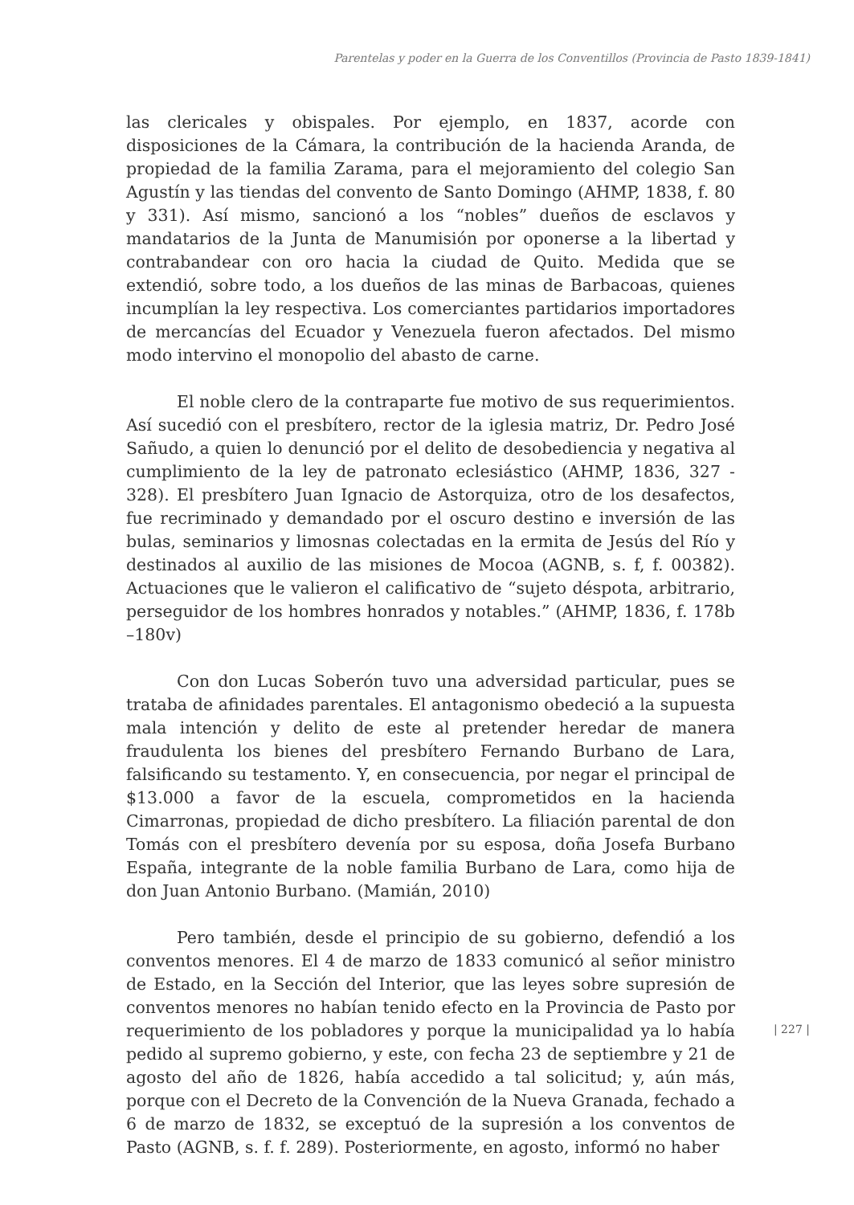Parentelas y poder en la Guerra de los Conventillos (Provincia de Pasto 1839-1841)
las clericales y obispales. Por ejemplo, en 1837, acorde con disposiciones de la Cámara, la contribución de la hacienda Aranda, de propiedad de la familia Zarama, para el mejoramiento del colegio San Agustín y las tiendas del convento de Santo Domingo (AHMP, 1838, f. 80 y 331). Así mismo, sancionó a los “nobles” dueños de esclavos y mandatarios de la Junta de Manumisión por oponerse a la libertad y contrabandear con oro hacia la ciudad de Quito. Medida que se extendió, sobre todo, a los dueños de las minas de Barbacoas, quienes incumplían la ley respectiva. Los comerciantes partidarios importadores de mercancías del Ecuador y Venezuela fueron afectados. Del mismo modo intervino el monopolio del abasto de carne.
El noble clero de la contraparte fue motivo de sus requerimientos. Así sucedió con el presbítero, rector de la iglesia matriz, Dr. Pedro José Sañudo, a quien lo denunció por el delito de desobediencia y negativa al cumplimiento de la ley de patronato eclesiástico (AHMP, 1836, 327 - 328). El presbítero Juan Ignacio de Astorquiza, otro de los desafectos, fue recriminado y demandado por el oscuro destino e inversión de las bulas, seminarios y limosnas colectadas en la ermita de Jesús del Río y destinados al auxilio de las misiones de Mocoa (AGNB, s. f, f. 00382). Actuaciones que le valieron el calificativo de “sujeto déspota, arbitrario, perseguidor de los hombres honrados y notables.” (AHMP, 1836, f. 178b –180v)
Con don Lucas Soberón tuvo una adversidad particular, pues se trataba de afinidades parentales. El antagonismo obedeció a la supuesta mala intención y delito de este al pretender heredar de manera fraudulenta los bienes del presbítero Fernando Burbano de Lara, falsificando su testamento. Y, en consecuencia, por negar el principal de $13.000 a favor de la escuela, comprometidos en la hacienda Cimarronas, propiedad de dicho presbítero. La filiación parental de don Tomás con el presbítero devenía por su esposa, doña Josefa Burbano España, integrante de la noble familia Burbano de Lara, como hija de don Juan Antonio Burbano. (Mamián, 2010)
Pero también, desde el principio de su gobierno, defendió a los conventos menores. El 4 de marzo de 1833 comunicó al señor ministro de Estado, en la Sección del Interior, que las leyes sobre supresión de conventos menores no habían tenido efecto en la Provincia de Pasto por requerimiento de los pobladores y porque la municipalidad ya lo había pedido al supremo gobierno, y este, con fecha 23 de septiembre y 21 de agosto del año de 1826, había accedido a tal solicitud; y, aún más, porque con el Decreto de la Convención de la Nueva Granada, fechado a 6 de marzo de 1832, se exceptuó de la supresión a los conventos de Pasto (AGNB, s. f. f. 289). Posteriormente, en agosto, informó no haber
| 227 |